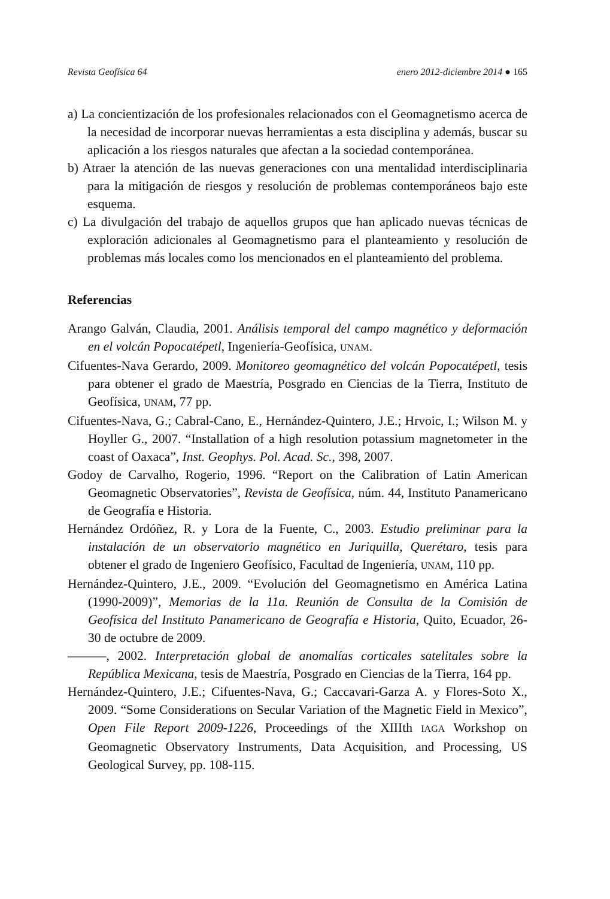Revista Geofísica 64 enero 2012-diciembre 2014 ● 165
a) La concientización de los profesionales relacionados con el Geomagnetismo acerca de la necesidad de incorporar nuevas herramientas a esta disciplina y además, buscar su aplicación a los riesgos naturales que afectan a la sociedad contemporánea.
b) Atraer la atención de las nuevas generaciones con una mentalidad interdisciplinaria para la mitigación de riesgos y resolución de problemas contemporáneos bajo este esquema.
c) La divulgación del trabajo de aquellos grupos que han aplicado nuevas técnicas de exploración adicionales al Geomagnetismo para el planteamiento y resolución de problemas más locales como los mencionados en el planteamiento del problema.
Referencias
Arango Galván, Claudia, 2001. Análisis temporal del campo magnético y deformación en el volcán Popocatépetl, Ingeniería-Geofísica, UNAM.
Cifuentes-Nava Gerardo, 2009. Monitoreo geomagnético del volcán Popocatépetl, tesis para obtener el grado de Maestría, Posgrado en Ciencias de la Tierra, Instituto de Geofísica, UNAM, 77 pp.
Cifuentes-Nava, G.; Cabral-Cano, E., Hernández-Quintero, J.E.; Hrvoic, I.; Wilson M. y Hoyller G., 2007. “Installation of a high resolution potassium magnetometer in the coast of Oaxaca”, Inst. Geophys. Pol. Acad. Sc., 398, 2007.
Godoy de Carvalho, Rogerio, 1996. “Report on the Calibration of Latin American Geomagnetic Observatories”, Revista de Geofísica, núm. 44, Instituto Panamericano de Geografía e Historia.
Hernández Ordóñez, R. y Lora de la Fuente, C., 2003. Estudio preliminar para la instalación de un observatorio magnético en Juriquilla, Querétaro, tesis para obtener el grado de Ingeniero Geofísico, Facultad de Ingeniería, UNAM, 110 pp.
Hernández-Quintero, J.E., 2009. “Evolución del Geomagnetismo en América Latina (1990-2009)”, Memorias de la 11a. Reunión de Consulta de la Comisión de Geofísica del Instituto Panamericano de Geografía e Historia, Quito, Ecuador, 26-30 de octubre de 2009.
———, 2002. Interpretación global de anomalías corticales satelitales sobre la República Mexicana, tesis de Maestría, Posgrado en Ciencias de la Tierra, 164 pp.
Hernández-Quintero, J.E.; Cifuentes-Nava, G.; Caccavari-Garza A. y Flores-Soto X., 2009. “Some Considerations on Secular Variation of the Magnetic Field in Mexico”, Open File Report 2009-1226, Proceedings of the XIIIth IAGA Workshop on Geomagnetic Observatory Instruments, Data Acquisition, and Processing, US Geological Survey, pp. 108-115.